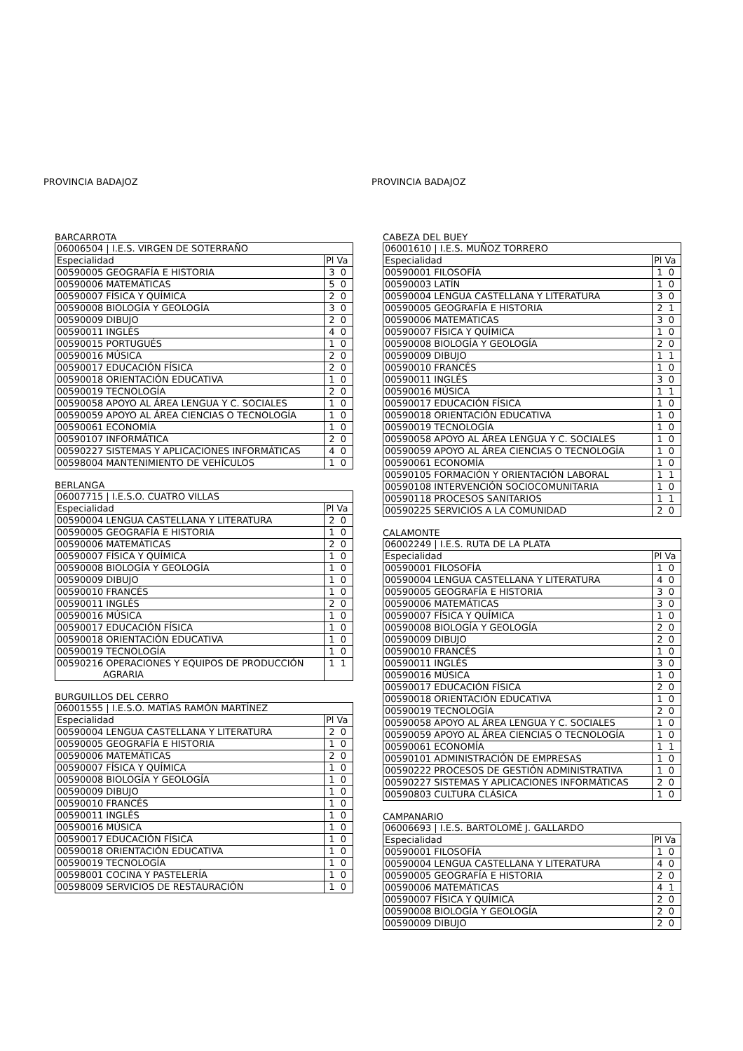PROVINCIA BADAJOZ
BARCARROTA
| 06006504 / I.E.S. VIRGEN DE SOTERRAÑO | |
| Especialidad | Pl Va |
| 00590005 GEOGRAFÍA E HISTORIA | 3 0 |
| 00590006 MATEMÁTICAS | 5 0 |
| 00590007 FÍSICA Y QUÍMICA | 2 0 |
| 00590008 BIOLOGÍA Y GEOLOGÍA | 3 0 |
| 00590009 DIBUJO | 2 0 |
| 00590011 INGLÉS | 4 0 |
| 00590015 PORTUGUÉS | 1 0 |
| 00590016 MÚSICA | 2 0 |
| 00590017 EDUCACIÓN FÍSICA | 2 0 |
| 00590018 ORIENTACIÓN EDUCATIVA | 1 0 |
| 00590019 TECNOLOGÍA | 2 0 |
| 00590058 APOYO AL ÁREA LENGUA Y C. SOCIALES | 1 0 |
| 00590059 APOYO AL ÁREA CIENCIAS O TECNOLOGÍA | 1 0 |
| 00590061 ECONOMÍA | 1 0 |
| 00590107 INFORMÁTICA | 2 0 |
| 00590227 SISTEMAS Y APLICACIONES INFORMÁTICAS | 4 0 |
| 00598004 MANTENIMIENTO DE VEHÍCULOS | 1 0 |
BERLANGA
| 06007715 / I.E.S.O. CUATRO VILLAS | |
| Especialidad | Pl Va |
| 00590004 LENGUA CASTELLANA Y LITERATURA | 2 0 |
| 00590005 GEOGRAFÍA E HISTORIA | 1 0 |
| 00590006 MATEMÁTICAS | 2 0 |
| 00590007 FÍSICA Y QUÍMICA | 1 0 |
| 00590008 BIOLOGÍA Y GEOLOGÍA | 1 0 |
| 00590009 DIBUJO | 1 0 |
| 00590010 FRANCÉS | 1 0 |
| 00590011 INGLÉS | 2 0 |
| 00590016 MÚSICA | 1 0 |
| 00590017 EDUCACIÓN FÍSICA | 1 0 |
| 00590018 ORIENTACIÓN EDUCATIVA | 1 0 |
| 00590019 TECNOLOGÍA | 1 0 |
| 00590216 OPERACIONES Y EQUIPOS DE PRODUCCIÓN AGRARIA | 1 1 |
BURGUILLOS DEL CERRO
| 06001555 / I.E.S.O. MATÍAS RAMÓN MARTÍNEZ | |
| Especialidad | Pl Va |
| 00590004 LENGUA CASTELLANA Y LITERATURA | 2 0 |
| 00590005 GEOGRAFÍA E HISTORIA | 1 0 |
| 00590006 MATEMÁTICAS | 2 0 |
| 00590007 FÍSICA Y QUÍMICA | 1 0 |
| 00590008 BIOLOGÍA Y GEOLOGÍA | 1 0 |
| 00590009 DIBUJO | 1 0 |
| 00590010 FRANCÉS | 1 0 |
| 00590011 INGLÉS | 1 0 |
| 00590016 MÚSICA | 1 0 |
| 00590017 EDUCACIÓN FÍSICA | 1 0 |
| 00590018 ORIENTACIÓN EDUCATIVA | 1 0 |
| 00590019 TECNOLOGÍA | 1 0 |
| 00598001 COCINA Y PASTELERÍA | 1 0 |
| 00598009 SERVICIOS DE RESTAURACIÓN | 1 0 |
PROVINCIA BADAJOZ
CABEZA DEL BUEY
| 06001610 / I.E.S. MUÑOZ TORRERO | |
| Especialidad | Pl Va |
| 00590001 FILOSOFÍA | 1 0 |
| 00590003 LATÍN | 1 0 |
| 00590004 LENGUA CASTELLANA Y LITERATURA | 3 0 |
| 00590005 GEOGRAFÍA E HISTORIA | 2 1 |
| 00590006 MATEMÁTICAS | 3 0 |
| 00590007 FÍSICA Y QUÍMICA | 1 0 |
| 00590008 BIOLOGÍA Y GEOLOGÍA | 2 0 |
| 00590009 DIBUJO | 1 1 |
| 00590010 FRANCÉS | 1 0 |
| 00590011 INGLÉS | 3 0 |
| 00590016 MÚSICA | 1 1 |
| 00590017 EDUCACIÓN FÍSICA | 1 0 |
| 00590018 ORIENTACIÓN EDUCATIVA | 1 0 |
| 00590019 TECNOLOGÍA | 1 0 |
| 00590058 APOYO AL ÁREA LENGUA Y C. SOCIALES | 1 0 |
| 00590059 APOYO AL ÁREA CIENCIAS O TECNOLOGÍA | 1 0 |
| 00590061 ECONOMÍA | 1 0 |
| 00590105 FORMACIÓN Y ORIENTACIÓN LABORAL | 1 1 |
| 00590108 INTERVENCIÓN SOCIOCOMUNITARIA | 1 0 |
| 00590118 PROCESOS SANITARIOS | 1 1 |
| 00590225 SERVICIOS A LA COMUNIDAD | 2 0 |
CALAMONTE
| 06002249 / I.E.S. RUTA DE LA PLATA | |
| Especialidad | Pl Va |
| 00590001 FILOSOFÍA | 1 0 |
| 00590004 LENGUA CASTELLANA Y LITERATURA | 4 0 |
| 00590005 GEOGRAFÍA E HISTORIA | 3 0 |
| 00590006 MATEMÁTICAS | 3 0 |
| 00590007 FÍSICA Y QUÍMICA | 1 0 |
| 00590008 BIOLOGÍA Y GEOLOGÍA | 2 0 |
| 00590009 DIBUJO | 2 0 |
| 00590010 FRANCÉS | 1 0 |
| 00590011 INGLÉS | 3 0 |
| 00590016 MÚSICA | 1 0 |
| 00590017 EDUCACIÓN FÍSICA | 2 0 |
| 00590018 ORIENTACIÓN EDUCATIVA | 1 0 |
| 00590019 TECNOLOGÍA | 2 0 |
| 00590058 APOYO AL ÁREA LENGUA Y C. SOCIALES | 1 0 |
| 00590059 APOYO AL ÁREA CIENCIAS O TECNOLOGÍA | 1 0 |
| 00590061 ECONOMÍA | 1 1 |
| 00590101 ADMINISTRACIÓN DE EMPRESAS | 1 0 |
| 00590222 PROCESOS DE GESTIÓN ADMINISTRATIVA | 1 0 |
| 00590227 SISTEMAS Y APLICACIONES INFORMÁTICAS | 2 0 |
| 00590803 CULTURA CLÁSICA | 1 0 |
CAMPANARIO
| 06006693 / I.E.S. BARTOLOMÉ J. GALLARDO | |
| Especialidad | Pl Va |
| 00590001 FILOSOFÍA | 1 0 |
| 00590004 LENGUA CASTELLANA Y LITERATURA | 4 0 |
| 00590005 GEOGRAFÍA E HISTORIA | 2 0 |
| 00590006 MATEMÁTICAS | 4 1 |
| 00590007 FÍSICA Y QUÍMICA | 2 0 |
| 00590008 BIOLOGÍA Y GEOLOGÍA | 2 0 |
| 00590009 DIBUJO | 2 0 |